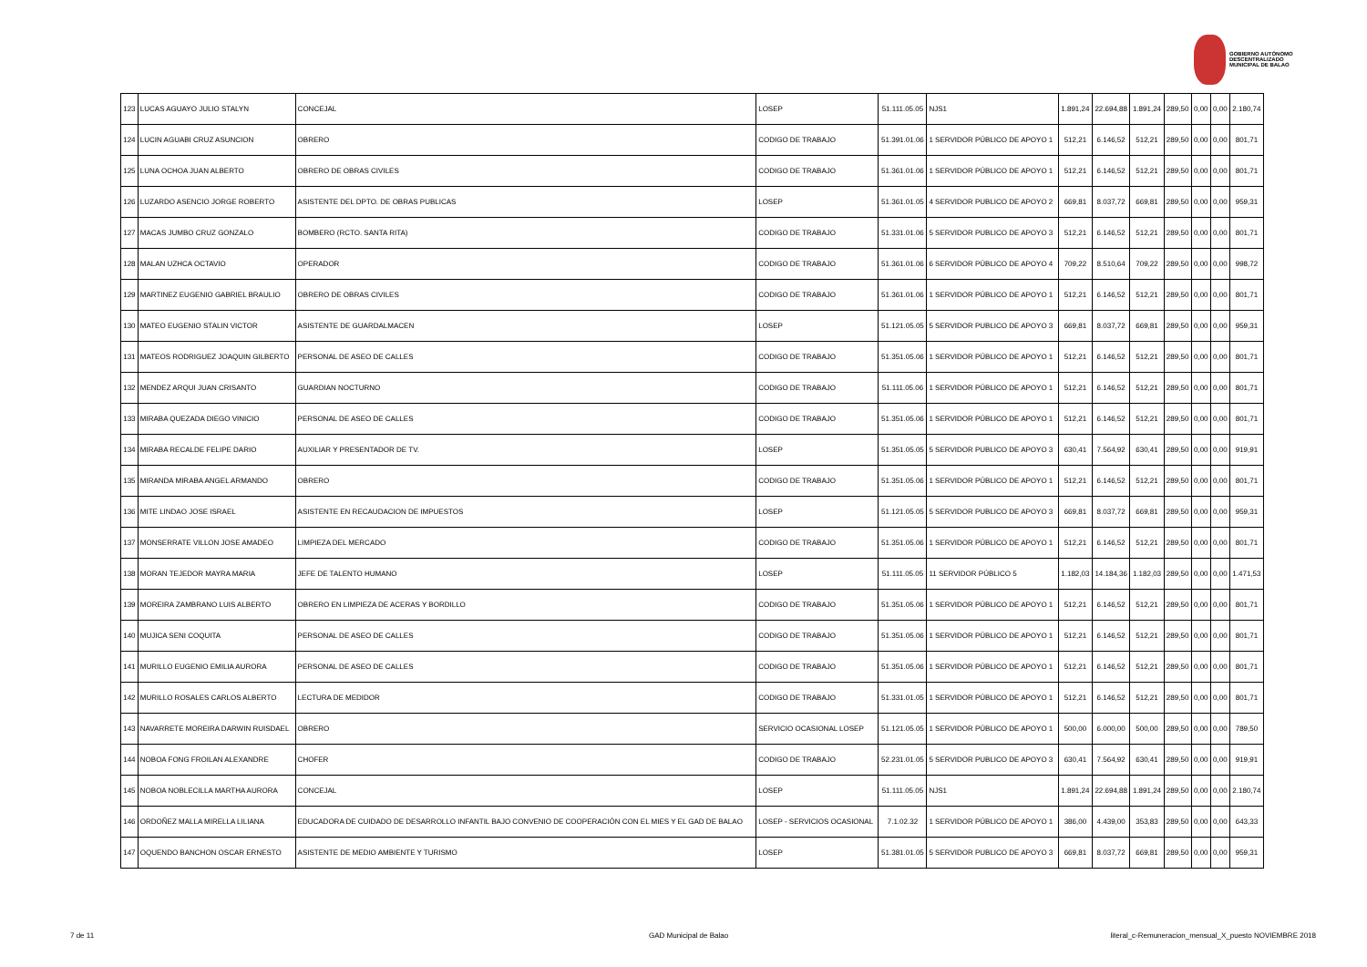GOBIERNO AUTÓNOMO
DESCENTRALIZADO
MUNICIPAL DE BALAO
| 123 | LUCAS AGUAYO JULIO STALYN | CONCEJAL | LOSEP | 51.111.05.05 | NJS1 | 1.891,24 | 22.694,88 | 1.891,24 | 289,50 | 0,00 | 0,00 | 2.180,74 |
| 124 | LUCIN AGUABI CRUZ ASUNCION | OBRERO | CODIGO DE TRABAJO | 51.391.01.06 | 1 SERVIDOR PÚBLICO DE APOYO 1 | 512,21 | 6.146,52 | 512,21 | 289,50 | 0,00 | 0,00 | 801,71 |
| 125 | LUNA OCHOA JUAN ALBERTO | OBRERO DE OBRAS CIVILES | CODIGO DE TRABAJO | 51.361.01.06 | 1 SERVIDOR PÚBLICO DE APOYO 1 | 512,21 | 6.146,52 | 512,21 | 289,50 | 0,00 | 0,00 | 801,71 |
| 126 | LUZARDO ASENCIO JORGE ROBERTO | ASISTENTE DEL DPTO. DE OBRAS PUBLICAS | LOSEP | 51.361.01.05 | 4 SERVIDOR PUBLICO DE APOYO 2 | 669,81 | 8.037,72 | 669,81 | 289,50 | 0,00 | 0,00 | 959,31 |
| 127 | MACAS JUMBO CRUZ GONZALO | BOMBERO (RCTO. SANTA RITA) | CODIGO DE TRABAJO | 51.331.01.06 | 5 SERVIDOR PUBLICO DE APOYO 3 | 512,21 | 6.146,52 | 512,21 | 289,50 | 0,00 | 0,00 | 801,71 |
| 128 | MALAN UZHCA OCTAVIO | OPERADOR | CODIGO DE TRABAJO | 51.361.01.06 | 6 SERVIDOR PÚBLICO DE APOYO 4 | 709,22 | 8.510,64 | 709,22 | 289,50 | 0,00 | 0,00 | 998,72 |
| 129 | MARTINEZ EUGENIO GABRIEL BRAULIO | OBRERO DE OBRAS CIVILES | CODIGO DE TRABAJO | 51.361.01.06 | 1 SERVIDOR PÚBLICO DE APOYO 1 | 512,21 | 6.146,52 | 512,21 | 289,50 | 0,00 | 0,00 | 801,71 |
| 130 | MATEO EUGENIO STALIN VICTOR | ASISTENTE DE GUARDALMACEN | LOSEP | 51.121.05.05 | 5 SERVIDOR PUBLICO DE APOYO 3 | 669,81 | 8.037,72 | 669,81 | 289,50 | 0,00 | 0,00 | 959,31 |
| 131 | MATEOS RODRIGUEZ JOAQUIN GILBERTO | PERSONAL DE ASEO DE CALLES | CODIGO DE TRABAJO | 51.351.05.06 | 1 SERVIDOR PÚBLICO DE APOYO 1 | 512,21 | 6.146,52 | 512,21 | 289,50 | 0,00 | 0,00 | 801,71 |
| 132 | MENDEZ ARQUI JUAN CRISANTO | GUARDIAN NOCTURNO | CODIGO DE TRABAJO | 51.111.05.06 | 1 SERVIDOR PÚBLICO DE APOYO 1 | 512,21 | 6.146,52 | 512,21 | 289,50 | 0,00 | 0,00 | 801,71 |
| 133 | MIRABA QUEZADA DIEGO VINICIO | PERSONAL DE ASEO DE CALLES | CODIGO DE TRABAJO | 51.351.05.06 | 1 SERVIDOR PÚBLICO DE APOYO 1 | 512,21 | 6.146,52 | 512,21 | 289,50 | 0,00 | 0,00 | 801,71 |
| 134 | MIRABA RECALDE FELIPE DARIO | AUXILIAR Y PRESENTADOR DE TV. | LOSEP | 51.351.05.05 | 5 SERVIDOR PUBLICO DE APOYO 3 | 630,41 | 7.564,92 | 630,41 | 289,50 | 0,00 | 0,00 | 919,91 |
| 135 | MIRANDA MIRABA ANGEL ARMANDO | OBRERO | CODIGO DE TRABAJO | 51.351.05.06 | 1 SERVIDOR PÚBLICO DE APOYO 1 | 512,21 | 6.146,52 | 512,21 | 289,50 | 0,00 | 0,00 | 801,71 |
| 136 | MITE LINDAO JOSE ISRAEL | ASISTENTE EN RECAUDACION DE IMPUESTOS | LOSEP | 51.121.05.05 | 5 SERVIDOR PUBLICO DE APOYO 3 | 669,81 | 8.037,72 | 669,81 | 289,50 | 0,00 | 0,00 | 959,31 |
| 137 | MONSERRATE VILLON JOSE AMADEO | LIMPIEZA DEL MERCADO | CODIGO DE TRABAJO | 51.351.05.06 | 1 SERVIDOR PÚBLICO DE APOYO 1 | 512,21 | 6.146,52 | 512,21 | 289,50 | 0,00 | 0,00 | 801,71 |
| 138 | MORAN TEJEDOR MAYRA MARIA | JEFE DE TALENTO HUMANO | LOSEP | 51.111.05.05 | 11 SERVIDOR PÚBLICO 5 | 1.182,03 | 14.184,36 | 1.182,03 | 289,50 | 0,00 | 0,00 | 1.471,53 |
| 139 | MOREIRA ZAMBRANO LUIS ALBERTO | OBRERO EN LIMPIEZA DE ACERAS Y BORDILLO | CODIGO DE TRABAJO | 51.351.05.06 | 1 SERVIDOR PÚBLICO DE APOYO 1 | 512,21 | 6.146,52 | 512,21 | 289,50 | 0,00 | 0,00 | 801,71 |
| 140 | MUJICA SENI COQUITA | PERSONAL DE ASEO DE CALLES | CODIGO DE TRABAJO | 51.351.05.06 | 1 SERVIDOR PÚBLICO DE APOYO 1 | 512,21 | 6.146,52 | 512,21 | 289,50 | 0,00 | 0,00 | 801,71 |
| 141 | MURILLO EUGENIO EMILIA AURORA | PERSONAL DE ASEO DE CALLES | CODIGO DE TRABAJO | 51.351.05.06 | 1 SERVIDOR PÚBLICO DE APOYO 1 | 512,21 | 6.146,52 | 512,21 | 289,50 | 0,00 | 0,00 | 801,71 |
| 142 | MURILLO ROSALES CARLOS ALBERTO | LECTURA DE MEDIDOR | CODIGO DE TRABAJO | 51.331.01.05 | 1 SERVIDOR PÚBLICO DE APOYO 1 | 512,21 | 6.146,52 | 512,21 | 289,50 | 0,00 | 0,00 | 801,71 |
| 143 | NAVARRETE MOREIRA DARWIN RUISDAEL | OBRERO | SERVICIO OCASIONAL LOSEP | 51.121.05.05 | 1 SERVIDOR PÚBLICO DE APOYO 1 | 500,00 | 6.000,00 | 500,00 | 289,50 | 0,00 | 0,00 | 789,50 |
| 144 | NOBOA FONG FROILAN ALEXANDRE | CHOFER | CODIGO DE TRABAJO | 52.231.01.05 | 5 SERVIDOR PUBLICO DE APOYO 3 | 630,41 | 7.564,92 | 630,41 | 289,50 | 0,00 | 0,00 | 919,91 |
| 145 | NOBOA NOBLECILLA MARTHA AURORA | CONCEJAL | LOSEP | 51.111.05.05 | NJS1 | 1.891,24 | 22.694,88 | 1.891,24 | 289,50 | 0,00 | 0,00 | 2.180,74 |
| 146 | ORDOÑEZ MALLA MIRELLA LILIANA | EDUCADORA DE CUIDADO DE DESARROLLO INFANTIL BAJO CONVENIO DE COOPERACIÓN CON EL MIES Y EL GAD DE BALAO | LOSEP - SERVICIOS OCASIONAL | 7.1.02.32 | 1 SERVIDOR PÚBLICO DE APOYO 1 | 386,00 | 4.439,00 | 353,83 | 289,50 | 0,00 | 0,00 | 643,33 |
| 147 | OQUENDO BANCHON OSCAR ERNESTO | ASISTENTE DE MEDIO AMBIENTE Y TURISMO | LOSEP | 51.381.01.05 | 5 SERVIDOR PUBLICO DE APOYO 3 | 669,81 | 8.037,72 | 669,81 | 289,50 | 0,00 | 0,00 | 959,31 |
7 de 11 GAD Municipal de Balao
literal_c-Remuneracion_mensual_X_puesto NOVIEMBRE 2018